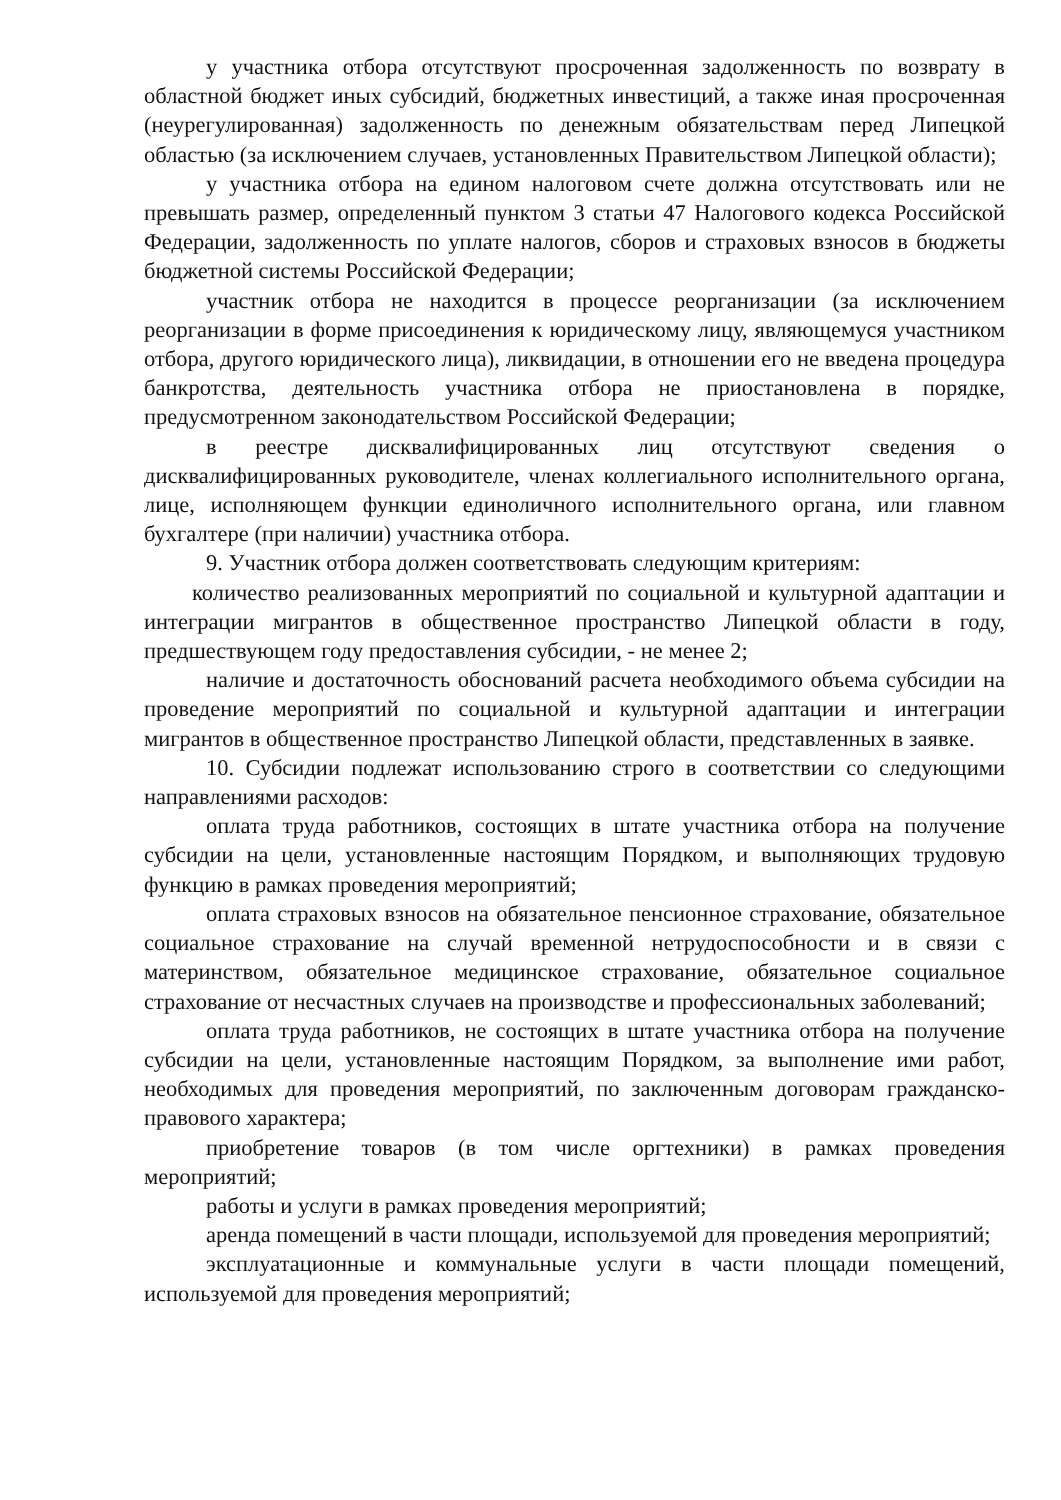у участника отбора отсутствуют просроченная задолженность по возврату в областной бюджет иных субсидий, бюджетных инвестиций, а также иная просроченная (неурегулированная) задолженность по денежным обязательствам перед Липецкой областью (за исключением случаев, установленных Правительством Липецкой области);
у участника отбора на едином налоговом счете должна отсутствовать или не превышать размер, определенный пунктом 3 статьи 47 Налогового кодекса Российской Федерации, задолженность по уплате налогов, сборов и страховых взносов в бюджеты бюджетной системы Российской Федерации;
участник отбора не находится в процессе реорганизации (за исключением реорганизации в форме присоединения к юридическому лицу, являющемуся участником отбора, другого юридического лица), ликвидации, в отношении его не введена процедура банкротства, деятельность участника отбора не приостановлена в порядке, предусмотренном законодательством Российской Федерации;
в реестре дисквалифицированных лиц отсутствуют сведения о дисквалифицированных руководителе, членах коллегиального исполнительного органа, лице, исполняющем функции единоличного исполнительного органа, или главном бухгалтере (при наличии) участника отбора.
9. Участник отбора должен соответствовать следующим критериям:
количество реализованных мероприятий по социальной и культурной адаптации и интеграции мигрантов в общественное пространство Липецкой области в году, предшествующем году предоставления субсидии, - не менее 2;
наличие и достаточность обоснований расчета необходимого объема субсидии на проведение мероприятий по социальной и культурной адаптации и интеграции мигрантов в общественное пространство Липецкой области, представленных в заявке.
10. Субсидии подлежат использованию строго в соответствии со следующими направлениями расходов:
оплата труда работников, состоящих в штате участника отбора на получение субсидии на цели, установленные настоящим Порядком, и выполняющих трудовую функцию в рамках проведения мероприятий;
оплата страховых взносов на обязательное пенсионное страхование, обязательное социальное страхование на случай временной нетрудоспособности и в связи с материнством, обязательное медицинское страхование, обязательное социальное страхование от несчастных случаев на производстве и профессиональных заболеваний;
оплата труда работников, не состоящих в штате участника отбора на получение субсидии на цели, установленные настоящим Порядком, за выполнение ими работ, необходимых для проведения мероприятий, по заключенным договорам гражданско-правового характера;
приобретение товаров (в том числе оргтехники) в рамках проведения мероприятий;
работы и услуги в рамках проведения мероприятий;
аренда помещений в части площади, используемой для проведения мероприятий;
эксплуатационные и коммунальные услуги в части площади помещений, используемой для проведения мероприятий;